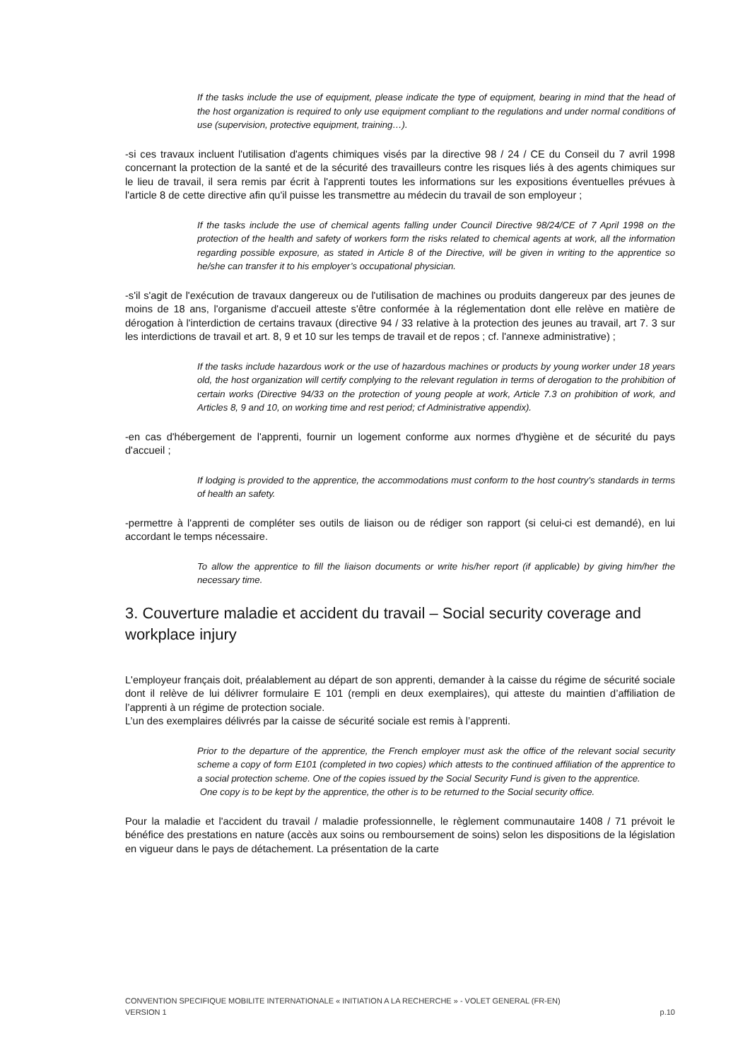If the tasks include the use of equipment, please indicate the type of equipment, bearing in mind that the head of the host organization is required to only use equipment compliant to the regulations and under normal conditions of use (supervision, protective equipment, training…).
-si ces travaux incluent l'utilisation d'agents chimiques visés par la directive 98 / 24 / CE du Conseil du 7 avril 1998 concernant la protection de la santé et de la sécurité des travailleurs contre les risques liés à des agents chimiques sur le lieu de travail, il sera remis par écrit à l'apprenti toutes les informations sur les expositions éventuelles prévues à l'article 8 de cette directive afin qu'il puisse les transmettre au médecin du travail de son employeur ;
If the tasks include the use of chemical agents falling under Council Directive 98/24/CE of 7 April 1998 on the protection of the health and safety of workers form the risks related to chemical agents at work, all the information regarding possible exposure, as stated in Article 8 of the Directive, will be given in writing to the apprentice so he/she can transfer it to his employer’s occupational physician.
-s'il s'agit de l'exécution de travaux dangereux ou de l'utilisation de machines ou produits dangereux par des jeunes de moins de 18 ans, l'organisme d'accueil atteste s'être conformée à la réglementation dont elle relève en matière de dérogation à l'interdiction de certains travaux (directive 94 / 33 relative à la protection des jeunes au travail, art 7. 3 sur les interdictions de travail et art. 8, 9 et 10 sur les temps de travail et de repos ; cf. l'annexe administrative) ;
If the tasks include hazardous work or the use of hazardous machines or products by young worker under 18 years old, the host organization will certify complying to the relevant regulation in terms of derogation to the prohibition of certain works (Directive 94/33 on the protection of young people at work, Article 7.3 on prohibition of work, and Articles 8, 9 and 10, on working time and rest period; cf Administrative appendix).
-en cas d'hébergement de l'apprenti, fournir un logement conforme aux normes d'hygiène et de sécurité du pays d'accueil ;
If lodging is provided to the apprentice, the accommodations must conform to the host country’s standards in terms of health an safety.
-permettre à l'apprenti de compléter ses outils de liaison ou de rédiger son rapport (si celui-ci est demandé), en lui accordant le temps nécessaire.
To allow the apprentice to fill the liaison documents or write his/her report (if applicable) by giving him/her the necessary time.
3. Couverture maladie et accident du travail – Social security coverage and workplace injury
L'employeur français doit, préalablement au départ de son apprenti, demander à la caisse du régime de sécurité sociale dont il relève de lui délivrer formulaire E 101 (rempli en deux exemplaires), qui atteste du maintien d’affiliation de l’apprenti à un régime de protection sociale.
L’un des exemplaires délivrés par la caisse de sécurité sociale est remis à l’apprenti.
Prior to the departure of the apprentice, the French employer must ask the office of the relevant social security scheme a copy of form E101 (completed in two copies) which attests to the continued affiliation of the apprentice to a social protection scheme. One of the copies issued by the Social Security Fund is given to the apprentice.
One copy is to be kept by the apprentice, the other is to be returned to the Social security office.
Pour la maladie et l'accident du travail / maladie professionnelle, le règlement communautaire 1408 / 71 prévoit le bénéfice des prestations en nature (accès aux soins ou remboursement de soins) selon les dispositions de la législation en vigueur dans le pays de détachement. La présentation de la carte
CONVENTION SPECIFIQUE MOBILITE INTERNATIONALE « INITIATION A LA RECHERCHE » - VOLET GENERAL (FR-EN)
VERSION 1 p.10